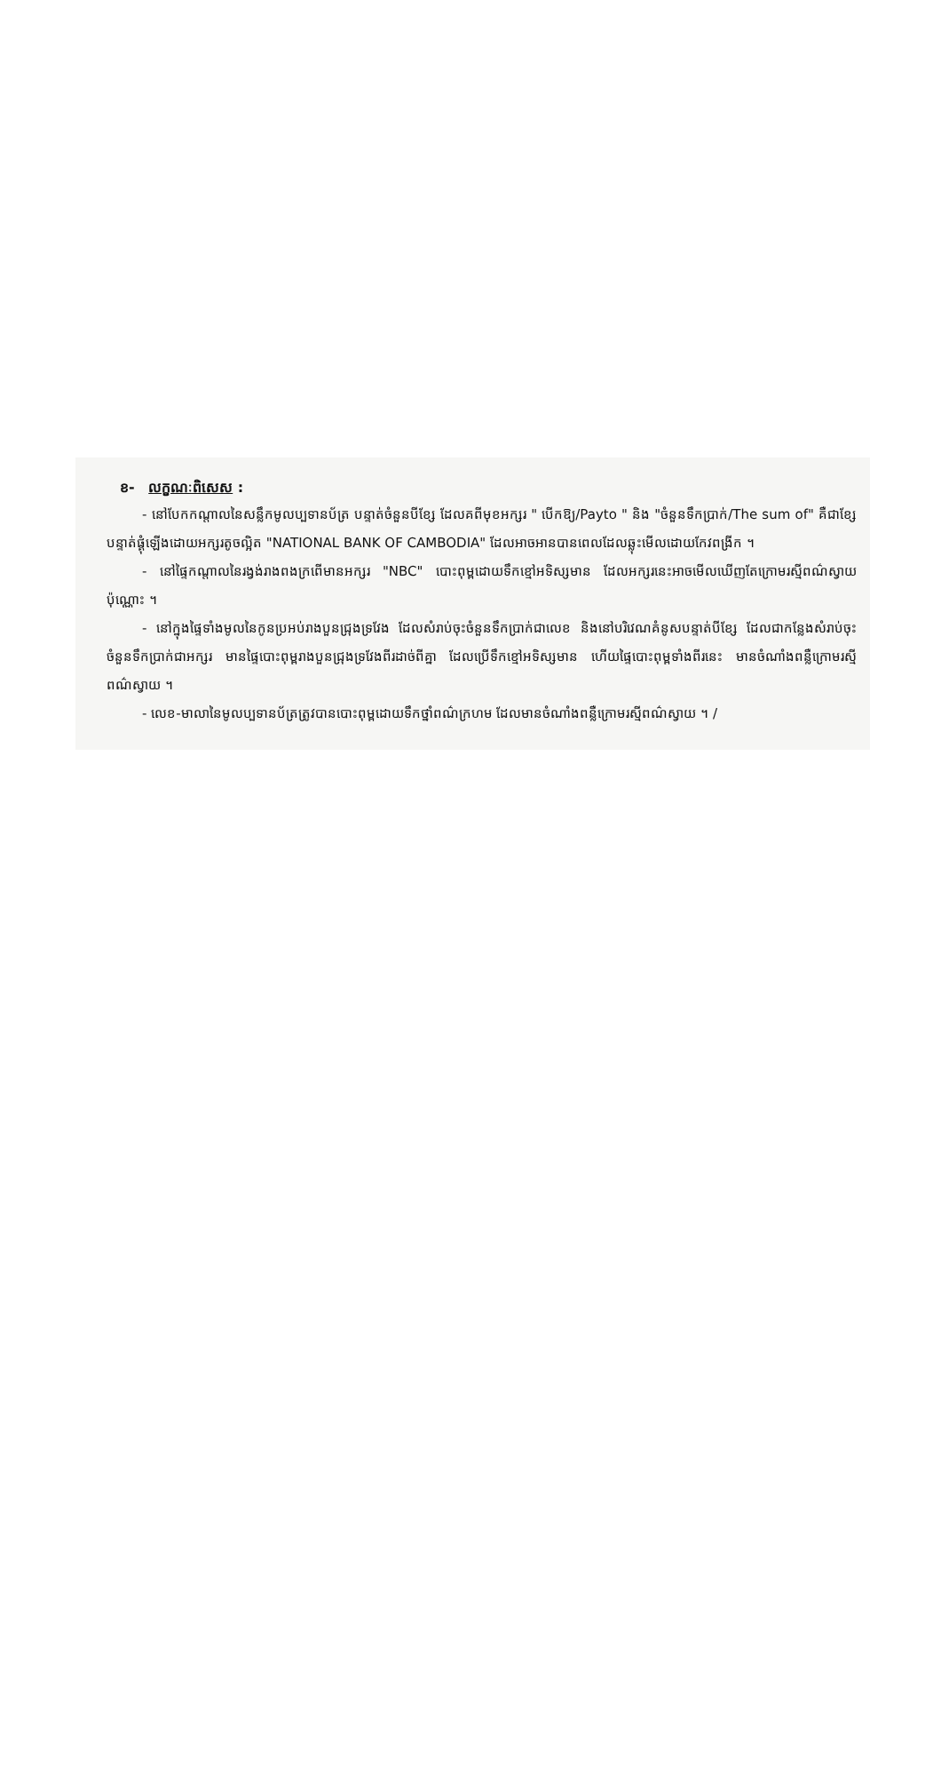ខ- លក្ខណៈពិសេស :
- នៅបែកកណ្តាលនៃសន្លឹកមូលប្បទានប័ត្រ បន្ទាត់ចំនួនបីខ្សែ ដែលគពីមុខអក្សរ " បើកឱ្យ/Payto " និង "ចំនួនទឹកប្រាក់/The sum of" គឺជាខ្សែបន្ទាត់ផ្គុំឡើងដោយអក្សរតូចល្អិត "NATIONAL BANK OF CAMBODIA" ដែលអាចអានបានពេលដែលឆ្លុះមើលដោយកែវពង្រីក ។
- នៅផ្ទៃកណ្តាលនៃរង្វង់រាងពងក្រពើមានអក្សរ "NBC" បោះពុម្ពដោយទឹកខ្មៅអទិស្សមាន ដែលអក្សរនេះអាចមើលឃើញតែក្រោមរស្មីពណ៌ស្វាយប៉ុណ្ណោះ ។
- នៅក្នុងផ្ទៃទាំងមូលនៃកូនប្រអប់រាងបួនជ្រុងទ្រវែង ដែលសំរាប់ចុះចំនួនទឹកប្រាក់ជាលេខ និងនៅបរិវេណគំនូសបន្ទាត់បីខ្សែ ដែលជាកន្លែងសំរាប់ចុះចំនួនទឹកប្រាក់ជាអក្សរ មានផ្ទៃបោះពុម្ពរាងបួនជ្រុងទ្រវែងពីរដាច់ពីគ្នា ដែលប្រើទឹកខ្មៅអទិស្សមាន ហើយផ្ទៃបោះពុម្ពទាំងពីរនេះ មានចំណាំងពន្លឺក្រោមរស្មីពណ៌ស្វាយ ។
- លេខ-មាលានៃមូលប្បទានប័ត្រត្រូវបានបោះពុម្ពដោយទឹកថ្នាំពណ៌ក្រហម ដែលមានចំណាំងពន្លឺក្រោមរស្មីពណ៌ស្វាយ ។ /